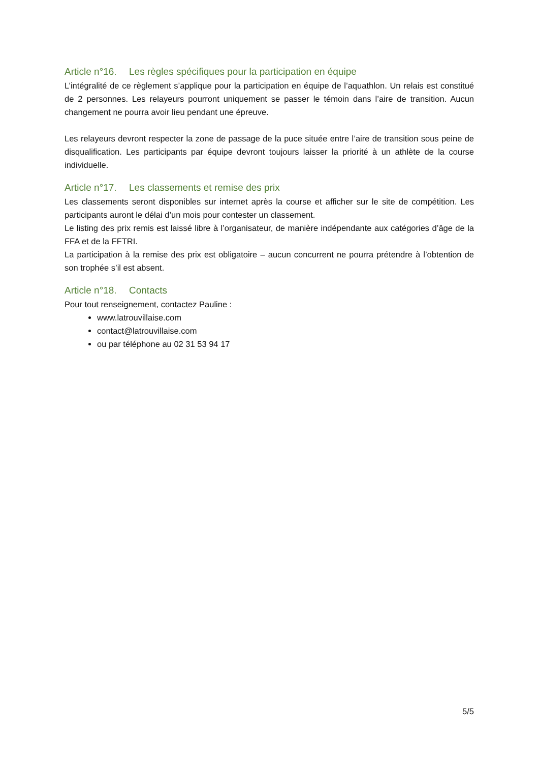Article n°16. Les règles spécifiques pour la participation en équipe
L’intégralité de ce règlement s’applique pour la participation en équipe de l’aquathlon. Un relais est constitué de 2 personnes. Les relayeurs pourront uniquement se passer le témoin dans l’aire de transition. Aucun changement ne pourra avoir lieu pendant une épreuve.
Les relayeurs devront respecter la zone de passage de la puce située entre l’aire de transition sous peine de disqualification. Les participants par équipe devront toujours laisser la priorité à un athlète de la course individuelle.
Article n°17. Les classements et remise des prix
Les classements seront disponibles sur internet après la course et afficher sur le site de compétition. Les participants auront le délai d’un mois pour contester un classement.
Le listing des prix remis est laissé libre à l’organisateur, de manière indépendante aux catégories d’âge de la FFA et de la FFTRI.
La participation à la remise des prix est obligatoire – aucun concurrent ne pourra prétendre à l’obtention de son trophée s’il est absent.
Article n°18. Contacts
Pour tout renseignement, contactez Pauline :
www.latrouvillaise.com
contact@latrouvillaise.com
ou par téléphone au 02 31 53 94 17
5/5